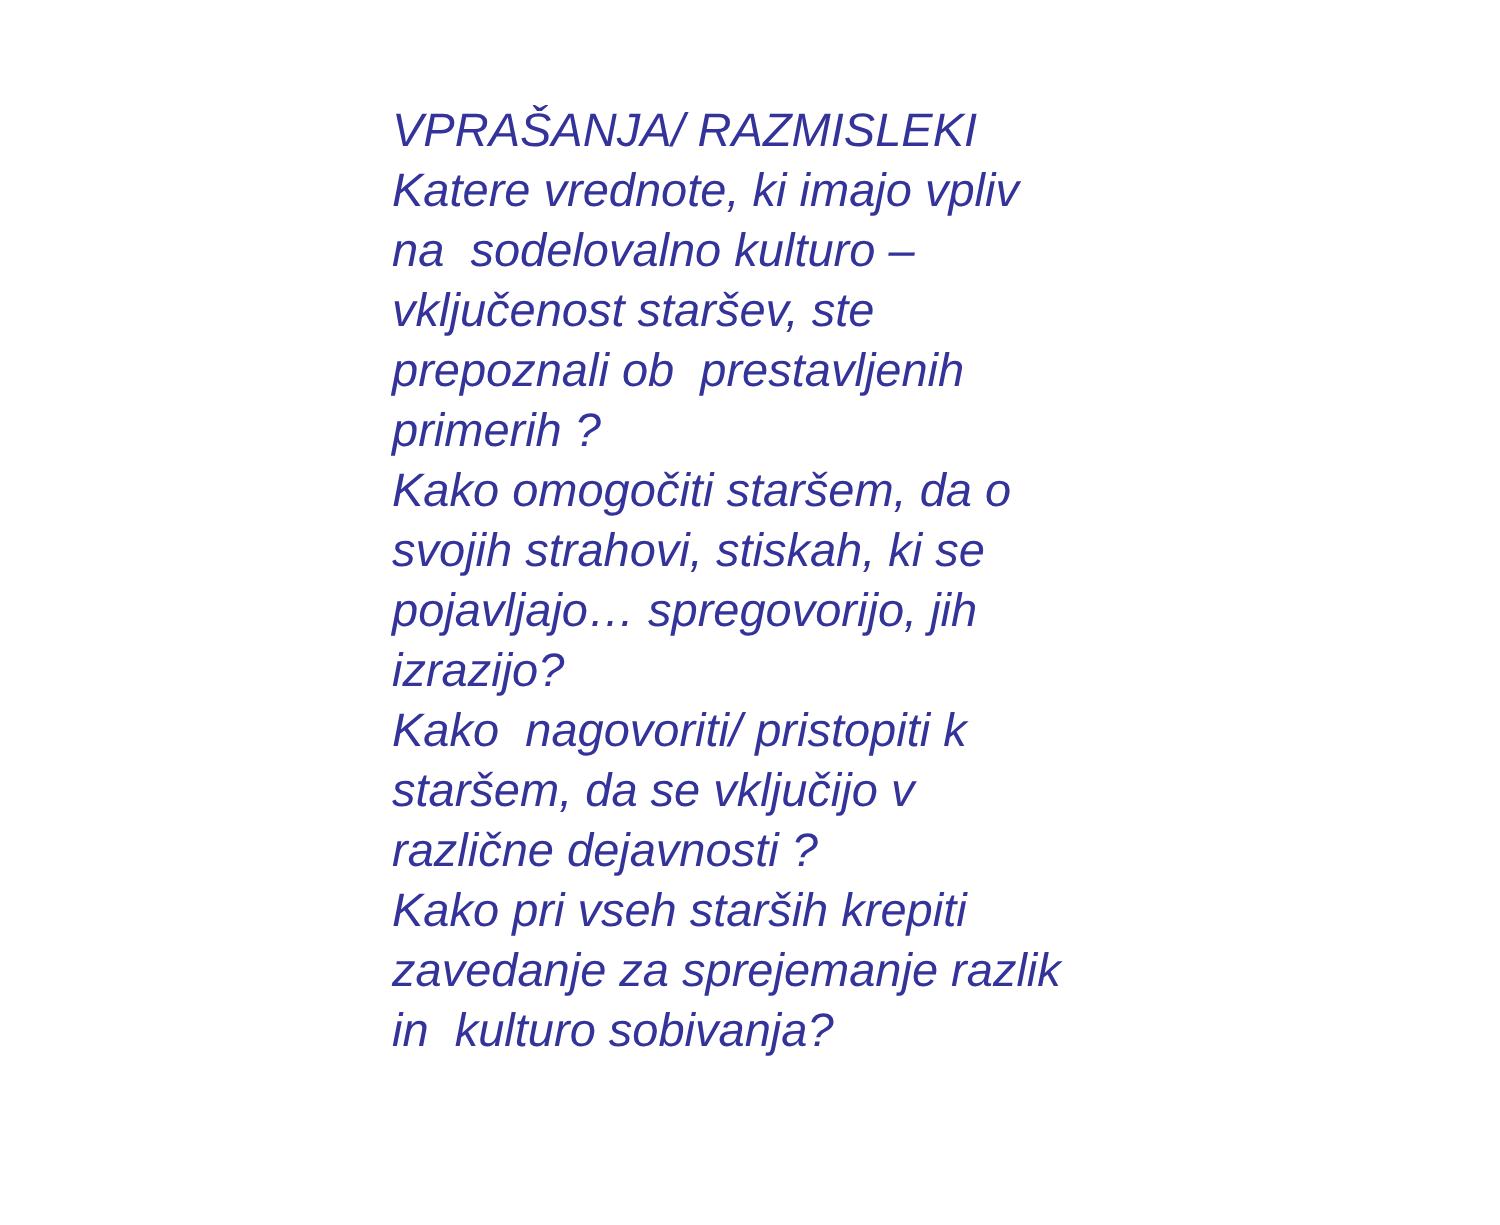VPRAŠANJA/ RAZMISLEKI Katere vrednote, ki imajo vpliv na sodelovalno kulturo – vključenost staršev, ste prepoznali ob prestavljenih primerih ? Kako omogočiti staršem, da o svojih strahovi, stiskah, ki se pojavljajo… spregovorijo, jih izrazijo? Kako nagovoriti/ pristopiti k staršem, da se vključijo v različne dejavnosti ? Kako pri vseh starših krepiti zavedanje za sprejemanje razlik in kulturo sobivanja?